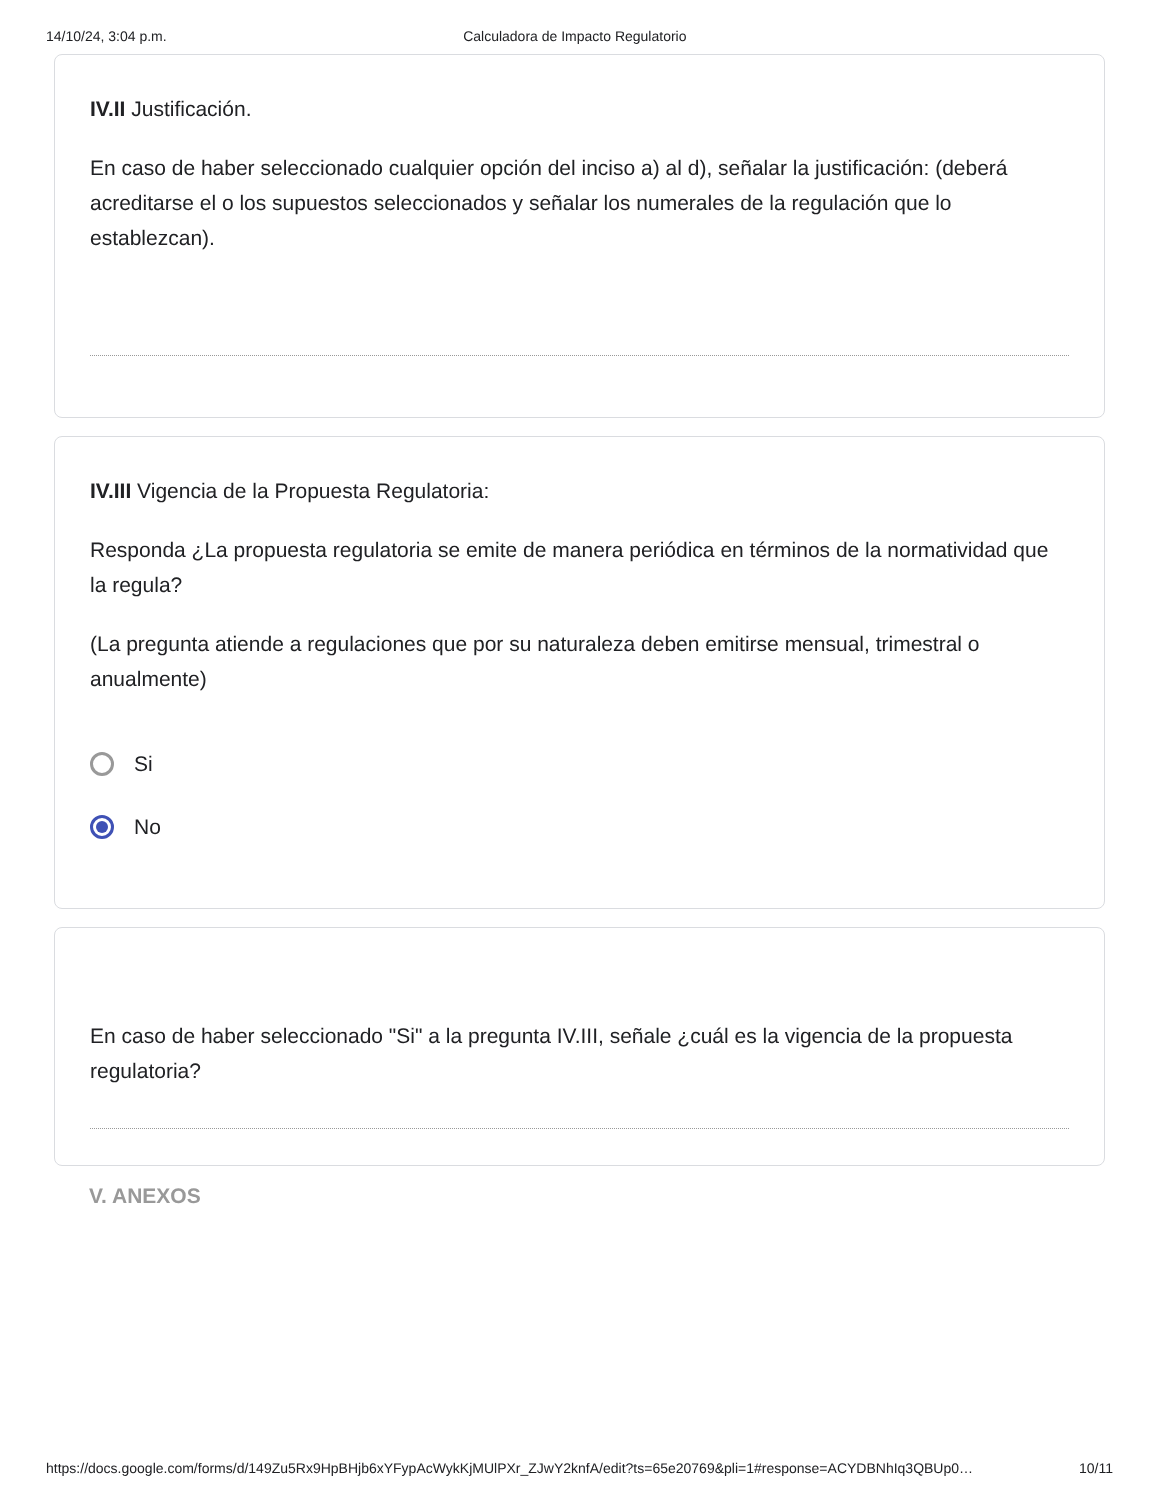14/10/24, 3:04 p.m. Calculadora de Impacto Regulatorio
IV.II Justificación.
En caso de haber seleccionado cualquier opción del inciso a) al d), señalar la justificación: (deberá acreditarse el o los supuestos seleccionados y señalar los numerales de la regulación que lo establezcan).
IV.III Vigencia de la Propuesta Regulatoria:
Responda ¿La propuesta regulatoria se emite de manera periódica en términos de la normatividad que la regula?
(La pregunta atiende a regulaciones que por su naturaleza deben emitirse mensual, trimestral o anualmente)
Si
No
En caso de haber seleccionado "Si" a la pregunta IV.III, señale ¿cuál es la vigencia de la propuesta regulatoria?
V. ANEXOS
https://docs.google.com/forms/d/149Zu5Rx9HpBHjb6xYFypAcWykKjMUlPXr_ZJwY2knfA/edit?ts=65e20769&pli=1#response=ACYDBNhIq3QBUp0… 10/11